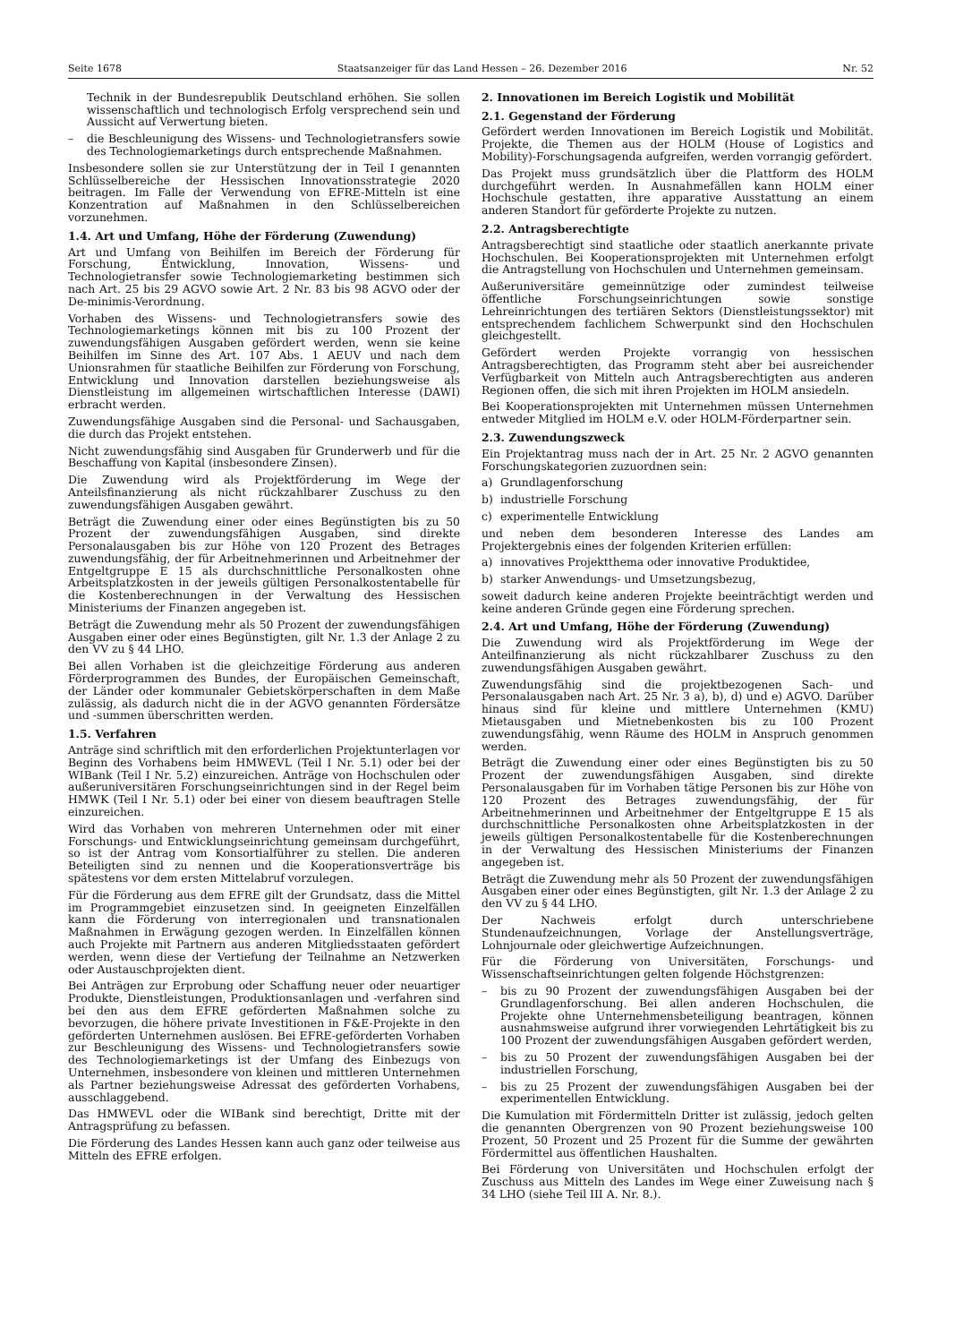Seite 1678 Staatsanzeiger für das Land Hessen – 26. Dezember 2016 Nr. 52
Technik in der Bundesrepublik Deutschland erhöhen. Sie sollen wissenschaftlich und technologisch Erfolg versprechend sein und Aussicht auf Verwertung bieten.
– die Beschleunigung des Wissens- und Technologietransfers sowie des Technologiemarketings durch entsprechende Maßnahmen.
Insbesondere sollen sie zur Unterstützung der in Teil I genannten Schlüsselbereiche der Hessischen Innovationsstrategie 2020 beitragen. Im Falle der Verwendung von EFRE-Mitteln ist eine Konzentration auf Maßnahmen in den Schlüsselbereichen vorzunehmen.
1.4. Art und Umfang, Höhe der Förderung (Zuwendung)
Art und Umfang von Beihilfen im Bereich der Förderung für Forschung, Entwicklung, Innovation, Wissens- und Technologietransfer sowie Technologiemarketing bestimmen sich nach Art. 25 bis 29 AGVO sowie Art. 2 Nr. 83 bis 98 AGVO oder der De-minimis-Verordnung.
Vorhaben des Wissens- und Technologietransfers sowie des Technologiemarketings können mit bis zu 100 Prozent der zuwendungsfähigen Ausgaben gefördert werden, wenn sie keine Beihilfen im Sinne des Art. 107 Abs. 1 AEUV und nach dem Unionsrahmen für staatliche Beihilfen zur Förderung von Forschung, Entwicklung und Innovation darstellen beziehungsweise als Dienstleistung im allgemeinen wirtschaftlichen Interesse (DAWI) erbracht werden.
Zuwendungsfähige Ausgaben sind die Personal- und Sachausgaben, die durch das Projekt entstehen.
Nicht zuwendungsfähig sind Ausgaben für Grunderwerb und für die Beschaffung von Kapital (insbesondere Zinsen).
Die Zuwendung wird als Projektförderung im Wege der Anteilsfinanzierung als nicht rückzahlbarer Zuschuss zu den zuwendungsfähigen Ausgaben gewährt.
Beträgt die Zuwendung einer oder eines Begünstigten bis zu 50 Prozent der zuwendungsfähigen Ausgaben, sind direkte Personalausgaben bis zur Höhe von 120 Prozent des Betrages zuwendungsfähig, der für Arbeitnehmerinnen und Arbeitnehmer der Entgeltgruppe E 15 als durchschnittliche Personalkosten ohne Arbeitsplatzkosten in der jeweils gültigen Personalkostentabelle für die Kostenberechnungen in der Verwaltung des Hessischen Ministeriums der Finanzen angegeben ist.
Beträgt die Zuwendung mehr als 50 Prozent der zuwendungsfähigen Ausgaben einer oder eines Begünstigten, gilt Nr. 1.3 der Anlage 2 zu den VV zu § 44 LHO.
Bei allen Vorhaben ist die gleichzeitige Förderung aus anderen Förderprogrammen des Bundes, der Europäischen Gemeinschaft, der Länder oder kommunaler Gebietskörperschaften in dem Maße zulässig, als dadurch nicht die in der AGVO genannten Fördersätze und -summen überschritten werden.
1.5. Verfahren
Anträge sind schriftlich mit den erforderlichen Projektunterlagen vor Beginn des Vorhabens beim HMWEVL (Teil I Nr. 5.1) oder bei der WIBank (Teil I Nr. 5.2) einzureichen. Anträge von Hochschulen oder außeruniversitären Forschungseinrichtungen sind in der Regel beim HMWK (Teil I Nr. 5.1) oder bei einer von diesem beauftragen Stelle einzureichen.
Wird das Vorhaben von mehreren Unternehmen oder mit einer Forschungs- und Entwicklungseinrichtung gemeinsam durchgeführt, so ist der Antrag vom Konsortialführer zu stellen. Die anderen Beteiligten sind zu nennen und die Kooperationsverträge bis spätestens vor dem ersten Mittelabruf vorzulegen.
Für die Förderung aus dem EFRE gilt der Grundsatz, dass die Mittel im Programmgebiet einzusetzen sind. In geeigneten Einzelfällen kann die Förderung von interregionalen und transnationalen Maßnahmen in Erwägung gezogen werden. In Einzelfällen können auch Projekte mit Partnern aus anderen Mitgliedsstaaten gefördert werden, wenn diese der Vertiefung der Teilnahme an Netzwerken oder Austauschprojekten dient.
Bei Anträgen zur Erprobung oder Schaffung neuer oder neuartiger Produkte, Dienstleistungen, Produktionsanlagen und -verfahren sind bei den aus dem EFRE geförderten Maßnahmen solche zu bevorzugen, die höhere private Investitionen in F&E-Projekte in den geförderten Unternehmen auslösen. Bei EFRE-geförderten Vorhaben zur Beschleunigung des Wissens- und Technologietransfers sowie des Technologiemarketings ist der Umfang des Einbezugs von Unternehmen, insbesondere von kleinen und mittleren Unternehmen als Partner beziehungsweise Adressat des geförderten Vorhabens, ausschlaggebend.
Das HMWEVL oder die WIBank sind berechtigt, Dritte mit der Antragsprüfung zu befassen.
Die Förderung des Landes Hessen kann auch ganz oder teilweise aus Mitteln des EFRE erfolgen.
2. Innovationen im Bereich Logistik und Mobilität
2.1. Gegenstand der Förderung
Gefördert werden Innovationen im Bereich Logistik und Mobilität. Projekte, die Themen aus der HOLM (House of Logistics and Mobility)-Forschungsagenda aufgreifen, werden vorrangig gefördert.
Das Projekt muss grundsätzlich über die Plattform des HOLM durchgeführt werden. In Ausnahmefällen kann HOLM einer Hochschule gestatten, ihre apparative Ausstattung an einem anderen Standort für geförderte Projekte zu nutzen.
2.2. Antragsberechtigte
Antragsberechtigt sind staatliche oder staatlich anerkannte private Hochschulen. Bei Kooperationsprojekten mit Unternehmen erfolgt die Antragstellung von Hochschulen und Unternehmen gemeinsam.
Außeruniversitäre gemeinnützige oder zumindest teilweise öffentliche Forschungseinrichtungen sowie sonstige Lehreinrichtungen des tertiären Sektors (Dienstleistungssektor) mit entsprechendem fachlichem Schwerpunkt sind den Hochschulen gleichgestellt.
Gefördert werden Projekte vorrangig von hessischen Antragsberechtigten, das Programm steht aber bei ausreichender Verfügbarkeit von Mitteln auch Antragsberechtigten aus anderen Regionen offen, die sich mit ihren Projekten im HOLM ansiedeln.
Bei Kooperationsprojekten mit Unternehmen müssen Unternehmen entweder Mitglied im HOLM e.V. oder HOLM-Förderpartner sein.
2.3. Zuwendungszweck
Ein Projektantrag muss nach der in Art. 25 Nr. 2 AGVO genannten Forschungskategorien zuzuordnen sein:
a) Grundlagenforschung
b) industrielle Forschung
c) experimentelle Entwicklung
und neben dem besonderen Interesse des Landes am Projektergebnis eines der folgenden Kriterien erfüllen:
a) innovatives Projektthema oder innovative Produktidee,
b) starker Anwendungs- und Umsetzungsbezug,
soweit dadurch keine anderen Projekte beeinträchtigt werden und keine anderen Gründe gegen eine Förderung sprechen.
2.4. Art und Umfang, Höhe der Förderung (Zuwendung)
Die Zuwendung wird als Projektförderung im Wege der Anteilfinanzierung als nicht rückzahlbarer Zuschuss zu den zuwendungsfähigen Ausgaben gewährt.
Zuwendungsfähig sind die projektbezogenen Sach- und Personalausgaben nach Art. 25 Nr. 3 a), b), d) und e) AGVO. Darüber hinaus sind für kleine und mittlere Unternehmen (KMU) Mietausgaben und Mietnebenkosten bis zu 100 Prozent zuwendungsfähig, wenn Räume des HOLM in Anspruch genommen werden.
Beträgt die Zuwendung einer oder eines Begünstigten bis zu 50 Prozent der zuwendungsfähigen Ausgaben, sind direkte Personalausgaben für im Vorhaben tätige Personen bis zur Höhe von 120 Prozent des Betrages zuwendungsfähig, der für Arbeitnehmerinnen und Arbeitnehmer der Entgeltgruppe E 15 als durchschnittliche Personalkosten ohne Arbeitsplatzkosten in der jeweils gültigen Personalkostentabelle für die Kostenberechnungen in der Verwaltung des Hessischen Ministeriums der Finanzen angegeben ist.
Beträgt die Zuwendung mehr als 50 Prozent der zuwendungsfähigen Ausgaben einer oder eines Begünstigten, gilt Nr. 1.3 der Anlage 2 zu den VV zu § 44 LHO.
Der Nachweis erfolgt durch unterschriebene Stundenaufzeichnungen, Vorlage der Anstellungsverträge, Lohnjournale oder gleichwertige Aufzeichnungen.
Für die Förderung von Universitäten, Forschungs- und Wissenschaftseinrichtungen gelten folgende Höchstgrenzen:
– bis zu 90 Prozent der zuwendungsfähigen Ausgaben bei der Grundlagenforschung. Bei allen anderen Hochschulen, die Projekte ohne Unternehmensbeteiligung beantragen, können ausnahmsweise aufgrund ihrer vorwiegenden Lehrtätigkeit bis zu 100 Prozent der zuwendungsfähigen Ausgaben gefördert werden,
– bis zu 50 Prozent der zuwendungsfähigen Ausgaben bei der industriellen Forschung,
– bis zu 25 Prozent der zuwendungsfähigen Ausgaben bei der experimentellen Entwicklung.
Die Kumulation mit Fördermitteln Dritter ist zulässig, jedoch gelten die genannten Obergrenzen von 90 Prozent beziehungsweise 100 Prozent, 50 Prozent und 25 Prozent für die Summe der gewährten Fördermittel aus öffentlichen Haushalten.
Bei Förderung von Universitäten und Hochschulen erfolgt der Zuschuss aus Mitteln des Landes im Wege einer Zuweisung nach § 34 LHO (siehe Teil III A. Nr. 8.).